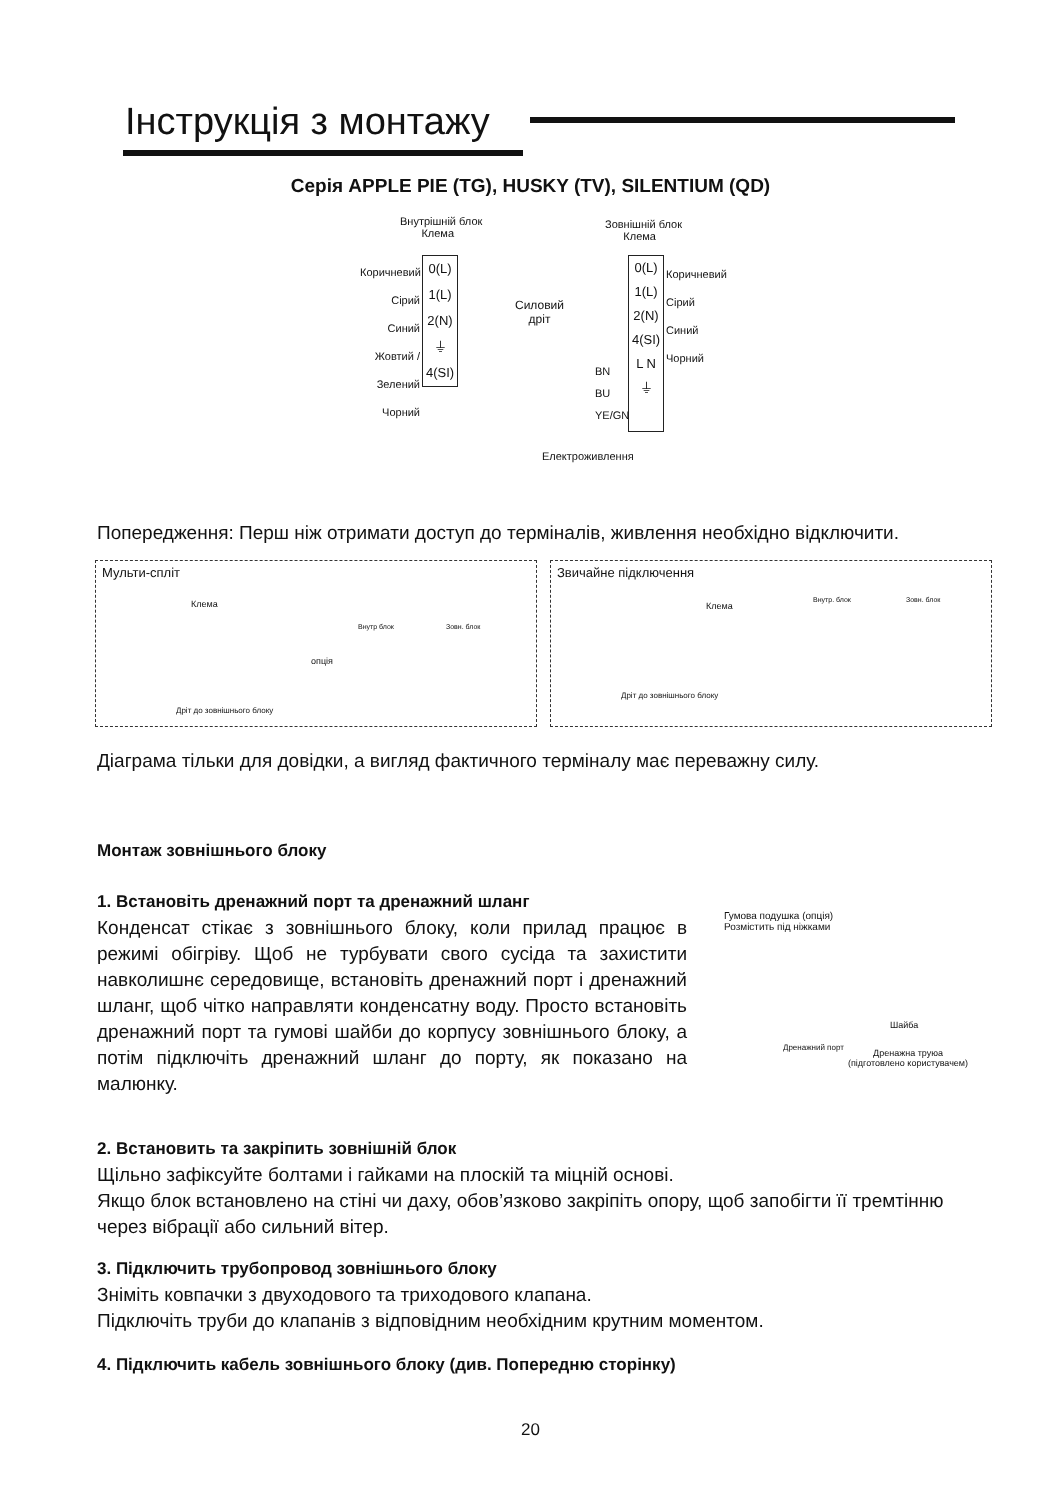Інструкція з монтажу
Серія APPLE PIE (TG), HUSKY (TV), SILENTIUM (QD)
Внутрішній блок
Клема
Зовнішній блок
Клема
Коричневий
Сірий
Синий
Жовтий / Зелений
Чорний
0(L) 1(L) 2(N) ⏚ 4(SI)
Силовий
дріт
0(L) 1(L) 2(N) 4(SI) L N ⏚
Коричневий
Сірий
Синий
Чорний
BN
BU
YE/GN
Електроживлення
Попередження: Перш ніж отримати доступ до терміналів, живлення необхідно відключити.
Мульти-спліт
Клема
опція
Дріт до зовнішнього блоку
Внутр блок Зовн. блок
Звичайне підключення
Клема
Дріт до зовнішнього блоку
Внутр. блок Зовн. блок
Діаграма тільки для довідки, а вигляд фактичного терміналу має переважну силу.
Монтаж зовнішнього блоку
1. Встановіть дренажний порт та дренажний шланг
Конденсат стікає з зовнішнього блоку, коли прилад працює в режимі обігріву. Щоб не турбувати свого сусіда та захистити навколишнє середовище, встановіть дренажний порт і дренажний шланг, щоб чітко направляти конденсатну воду. Просто встановіть дренажний порт та гумові шайби до корпусу зовнішнього блоку, а потім підключіть дренажний шланг до порту, як показано на малюнку.
Гумова подушка (опція)
Розмістить під ніжками
Шайба
Дренажний порт
Дренажна труюа
(підготовлено користувачем)
2. Встановить та закріпить зовнішній блок
Щільно зафіксуйте болтами і гайками на плоскій та міцній основі.
Якщо блок встановлено на стіні чи даху, обов’язково закріпіть опору, щоб запобігти її тремтінню через вібрації або сильний вітер.
3. Підключить трубопровод зовнішнього блоку
Зніміть ковпачки з двуходового та триходового клапана.
Підключіть труби до клапанів з відповідним необхідним крутним моментом.
4. Підключить кабель зовнішнього блоку (див. Попередню сторінку)
20